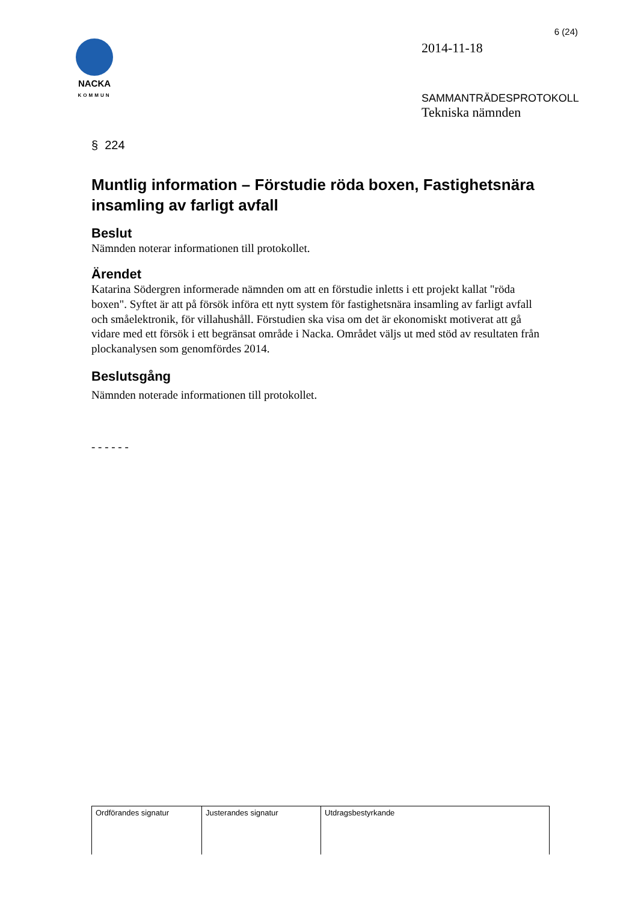NACKA
KOMMUN
6 (24)
2014-11-18
SAMMANTRÄDESPROTOKOLL
Tekniska nämnden
§ 224
Muntlig information – Förstudie röda boxen, Fastighetsnära insamling av farligt avfall
Beslut
Nämnden noterar informationen till protokollet.
Ärendet
Katarina Södergren informerade nämnden om att en förstudie inletts i ett projekt kallat "röda boxen". Syftet är att på försök införa ett nytt system för fastighetsnära insamling av farligt avfall och småelektronik, för villahushåll. Förstudien ska visa om det är ekonomiskt motiverat att gå vidare med ett försök i ett begränsat område i Nacka. Området väljs ut med stöd av resultaten från plockanalysen som genomfördes 2014.
Beslutsgång
Nämnden noterade informationen till protokollet.
- - - - - -
| Ordförandes signatur | Justerandes signatur | Utdragsbestyrkande |